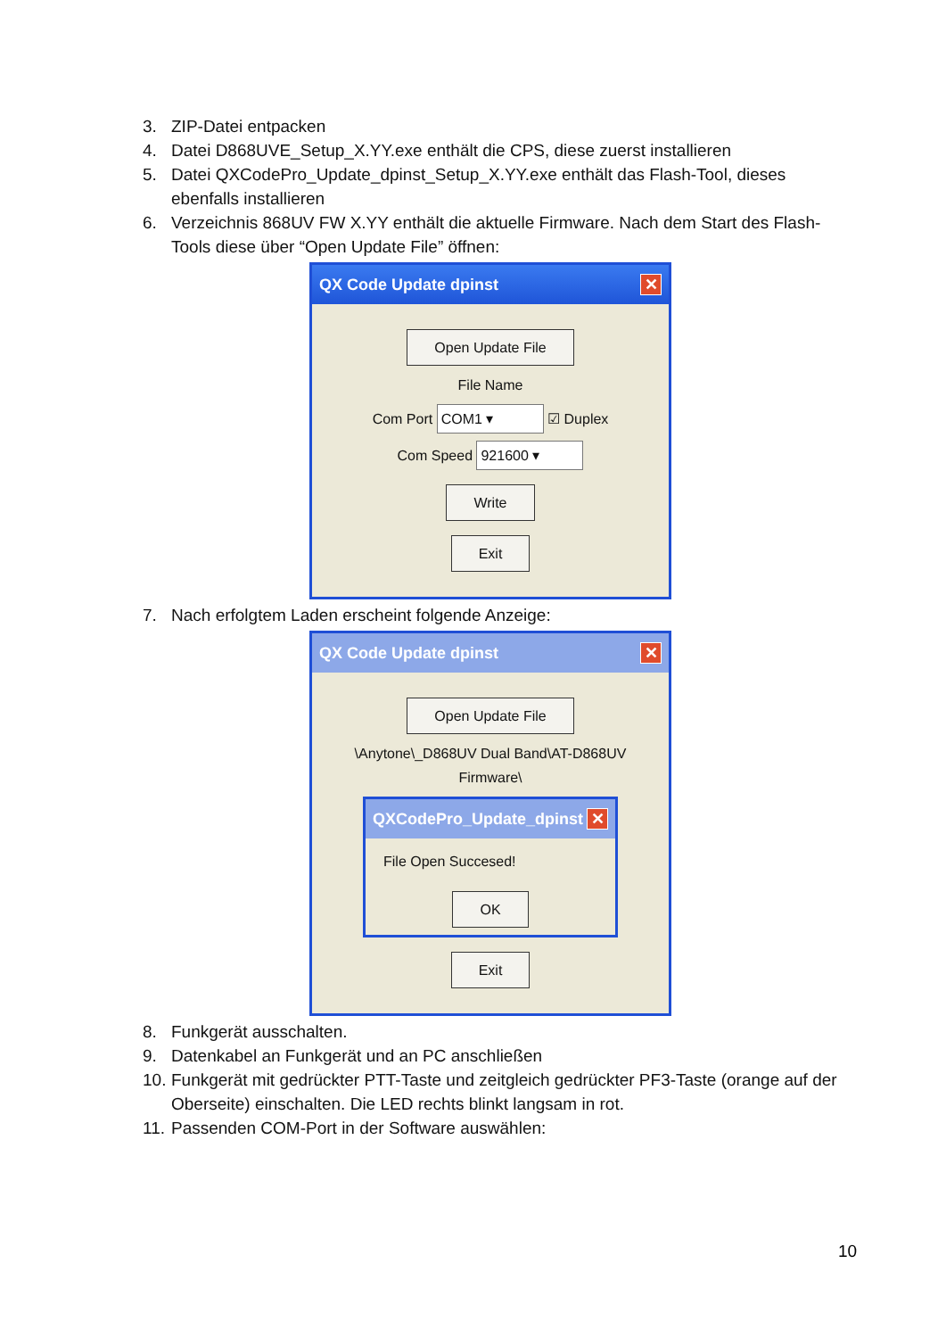3. ZIP-Datei entpacken
4. Datei D868UVE_Setup_X.YY.exe enthält die CPS, diese zuerst installieren
5. Datei QXCodePro_Update_dpinst_Setup_X.YY.exe enthält das Flash-Tool, dieses ebenfalls installieren
6. Verzeichnis 868UV FW X.YY enthält die aktuelle Firmware. Nach dem Start des Flash-Tools diese über “Open Update File” öffnen:
QX Code Update dpinst ✕
Open Update File
File Name
Com Port COM1 ▾ ☑ Duplex
Com Speed 921600 ▾
Write
Exit
7. Nach erfolgtem Laden erscheint folgende Anzeige:
QX Code Update dpinst ✕
Open Update File
\Anytone\_D868UV Dual Band\AT-D868UV Firmware\
QXCodePro_Update_dpinst ✕
File Open Succesed!
OK
Exit
8. Funkgerät ausschalten.
9. Datenkabel an Funkgerät und an PC anschließen
10. Funkgerät mit gedrückter PTT-Taste und zeitgleich gedrückter PF3-Taste (orange auf der Oberseite) einschalten. Die LED rechts blinkt langsam in rot.
11. Passenden COM-Port in der Software auswählen:
10